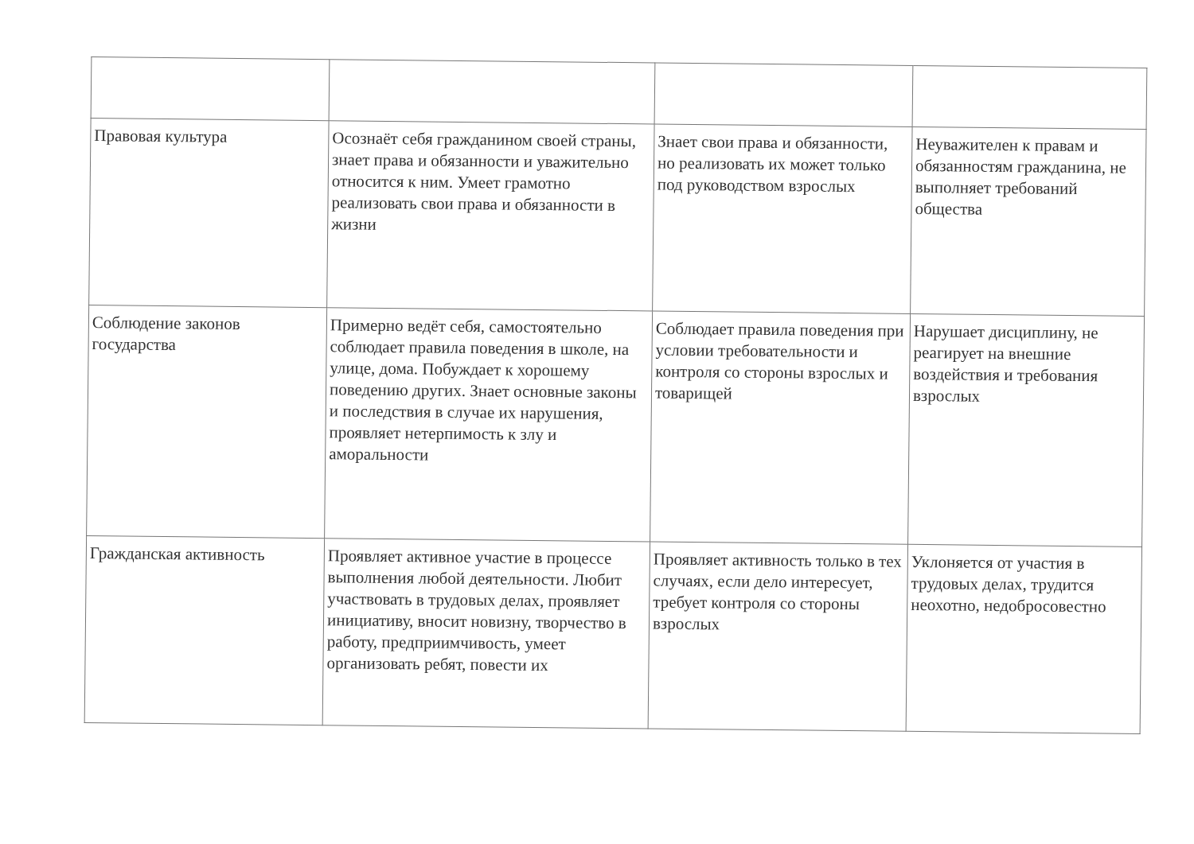| Правовая культура | Осознаёт себя гражданином своей страны, знает права и обязанности и уважительно относится к ним. Умеет грамотно реализовать свои права и обязанности в жизни | Знает свои права и обязанности, но реализовать их может только под руководством взрослых | Неуважителен к правам и обязанностям гражданина, не выполняет требований общества |
| Соблюдение законов государства | Примерно ведёт себя, самостоятельно соблюдает правила поведения в школе, на улице, дома. Побуждает к хорошему поведению других. Знает основные законы и последствия в случае их нарушения, проявляет нетерпимость к злу и аморальности | Соблюдает правила поведения при условии требовательности и контроля со стороны взрослых и товарищей | Нарушает дисциплину, не реагирует на внешние воздействия и требования взрослых |
| Гражданская активность | Проявляет активное участие в процессе выполнения любой деятельности. Любит участвовать в трудовых делах, проявляет инициативу, вносит новизну, творчество в работу, предприимчивость, умеет организовать ребят, повести их | Проявляет активность только в тех случаях, если дело интересует, требует контроля со стороны взрослых | Уклоняется от участия в трудовых делах, трудится неохотно, недобросовестно |